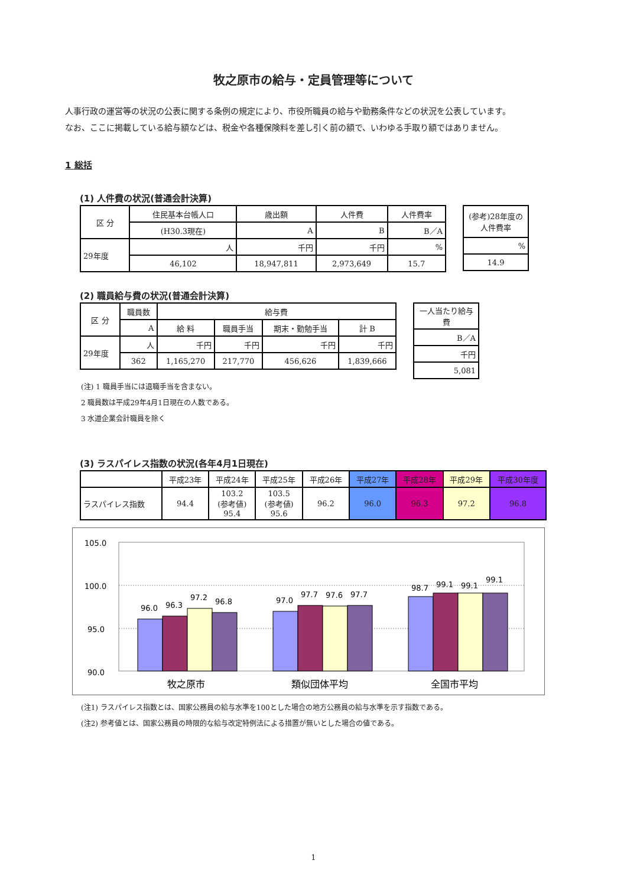牧之原市の給与・定員管理等について
人事行政の運営等の状況の公表に関する条例の規定により、市役所職員の給与や勤務条件などの状況を公表しています。
なお、ここに掲載している給与額などは、税金や各種保険料を差し引く前の額で、いわゆる手取り額ではありません。
1 総括
(1) 人件費の状況(普通会計決算)
| 区 分 | 住民基本台帳人口 | 歳出額 | 人件費 | 人件費率 |
| --- | --- | --- | --- | --- |
| | (H30.3現在) | A | B | B／A |
| 29年度 | 人 | 千円 | 千円 | % |
| | 46,102 | 18,947,811 | 2,973,649 | 15.7 |
| (参考)28年度の人件費率 |
| --- |
| % |
| 14.9 |
(2) 職員給与費の状況(普通会計決算)
| 区 分 | 職員数 | 給与費 | | | |
| --- | --- | --- | --- | --- | --- |
| | A | 給 料 | 職員手当 | 期末・勤勉手当 | 計 B |
| 29年度 | 人 | 千円 | 千円 | 千円 | 千円 |
| | 362 | 1,165,270 | 217,770 | 456,626 | 1,839,666 |
| 一人当たり給与費 |
| --- |
| B／A |
| 千円 |
| 5,081 |
(注) 1 職員手当には退職手当を含まない。
2 職員数は平成29年4月1日現在の人数である。
3 水道企業会計職員を除く
(3) ラスパイレス指数の状況(各年4月1日現在)
| | 平成23年 | 平成24年 | 平成25年 | 平成26年 | 平成27年 | 平成28年 | 平成29年 | 平成30年度 |
| --- | --- | --- | --- | --- | --- | --- | --- | --- |
| ラスパイレス指数 | 94.4 | 103.2 (参考値) 95.4 | 103.5 (参考値) 95.6 | 96.2 | 96.0 | 96.3 | 97.2 | 96.8 |
105.0
100.0
95.0
90.0
96.0
96.3
97.2
96.8
97.0
97.7
97.6
97.7
98.7
99.1
99.1
99.1
牧之原市
類似団体平均
全国市平均
(注1) ラスパイレス指数とは、国家公務員の給与水準を100とした場合の地方公務員の給与水準を示す指数である。
(注2) 参考値とは、国家公務員の時限的な給与改定特例法による措置が無いとした場合の値である。
1